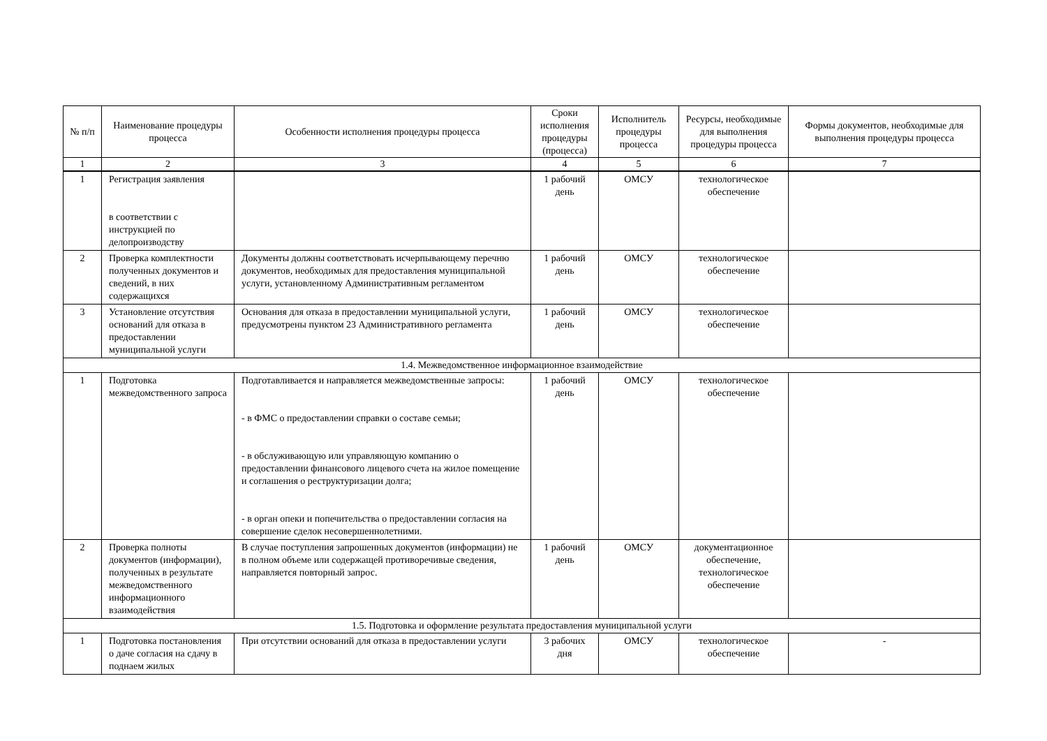| № п/п | Наименование процедуры процесса | Особенности исполнения процедуры процесса | Сроки исполнения процедуры (процесса) | Исполнитель процедуры процесса | Ресурсы, необходимые для выполнения процедуры процесса | Формы документов, необходимые для выполнения процедуры процесса |
| --- | --- | --- | --- | --- | --- | --- |
| 1 | 2 | 3 | 4 | 5 | 6 | 7 |
| 1 | Регистрация заявления в соответствии с инструкцией по делопроизводству | | 1 рабочий день | ОМСУ | технологическое обеспечение | |
| 2 | Проверка комплектности полученных документов и сведений, в них содержащихся | Документы должны соответствовать исчерпывающему перечню документов, необходимых для предоставления муниципальной услуги, установленному Административным регламентом | 1 рабочий день | ОМСУ | технологическое обеспечение | |
| 3 | Установление отсутствия оснований для отказа в предоставлении муниципальной услуги | Основания для отказа в предоставлении муниципальной услуги, предусмотрены пунктом 23 Административного регламента | 1 рабочий день | ОМСУ | технологическое обеспечение | |
| 1.4. Межведомственное информационное взаимодействие | | | | | | |
| 1 | Подготовка межведомственного запроса | Подготавливается и направляется межведомственные запросы: - в ФМС о предоставлении справки о составе семьи; - в обслуживающую или управляющую компанию о предоставлении финансового лицевого счета на жилое помещение и соглашения о реструктуризации долга; - в орган опеки и попечительства о предоставлении согласия на совершение сделок несовершеннолетними. | 1 рабочий день | ОМСУ | технологическое обеспечение | |
| 2 | Проверка полноты документов (информации), полученных в результате межведомственного информационного взаимодействия | В случае поступления запрошенных документов (информации) не в полном объеме или содержащей противоречивые сведения, направляется повторный запрос. | 1 рабочий день | ОМСУ | документационное обеспечение, технологическое обеспечение | |
| 1.5. Подготовка и оформление результата предоставления муниципальной услуги | | | | | | |
| 1 | Подготовка постановления о даче согласия на сдачу в поднаем жилых | При отсутствии оснований для отказа в предоставлении услуги | 3 рабочих дня | ОМСУ | технологическое обеспечение | - |